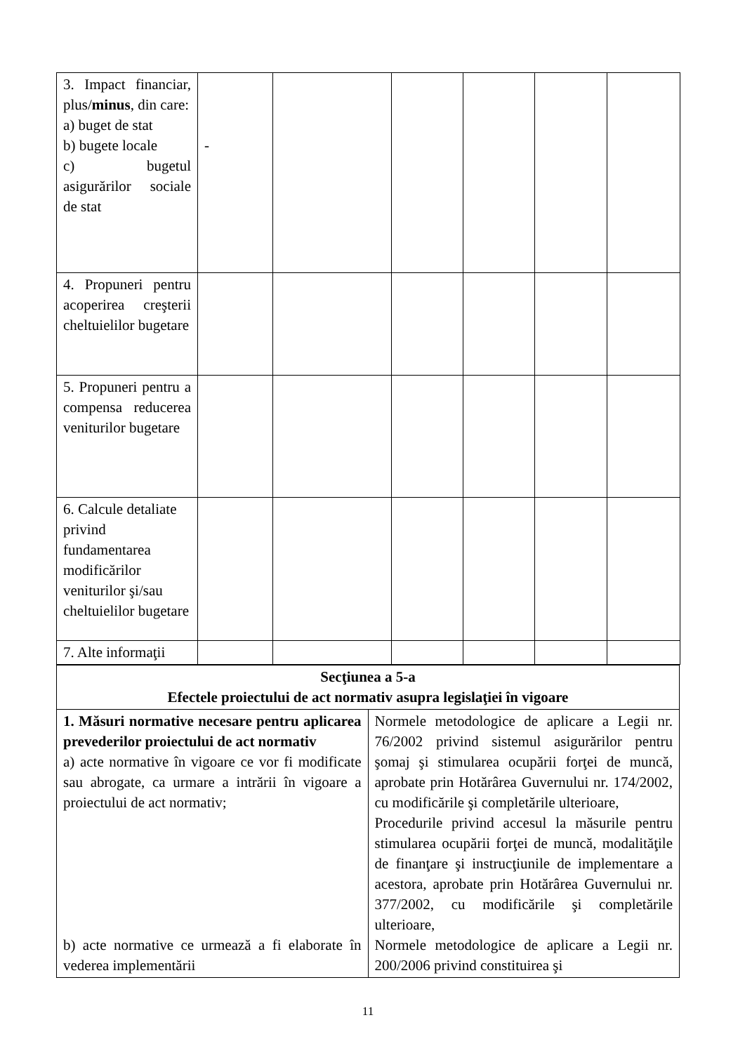| 3. Impact financiar, plus/ minus , din care: a) buget de stat b) bugete locale c) bugetul asigurărilor sociale de stat | - | | | | | |
| 4. Propuneri pentru acoperirea creşterii cheltuielilor bugetare | | | | | | |
| 5. Propuneri pentru a compensa reducerea veniturilor bugetare | | | | | | |
| 6. Calcule detaliate privind fundamentarea modificărilor veniturilor şi/sau cheltuielilor bugetare | | | | | | |
| 7. Alte informaţii | | | | | | |
| Secţiunea a 5-a Efectele proiectului de act normativ asupra legislaţiei în vigoare | |
| 1. Măsuri normative necesare pentru aplicarea prevederilor proiectului de act normativ a) acte normative în vigoare ce vor fi modificate sau abrogate, ca urmare a intrării în vigoare a proiectului de act normativ; b) acte normative ce urmează a fi elaborate în vederea implementării | Normele metodologice de aplicare a Legii nr. 76/2002 privind sistemul asigurărilor pentru şomaj şi stimularea ocupării forţei de muncă, aprobate prin Hotărârea Guvernului nr. 174/2002, cu modificările şi completările ulterioare, Procedurile privind accesul la măsurile pentru stimularea ocupării forţei de muncă, modalităţile de finanţare şi instrucţiunile de implementare a acestora, aprobate prin Hotărârea Guvernului nr. 377/2002, cu modificările şi completările ulterioare, Normele metodologice de aplicare a Legii nr. 200/2006 privind constituirea şi |
11